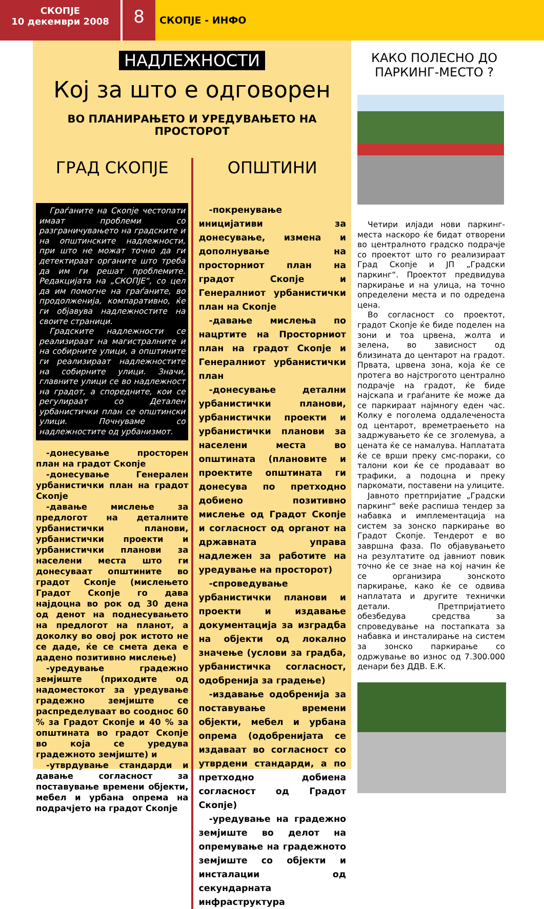СКОПЈЕ
10 декември 2008
8
СКОПЈЕ - ИНФО
НАДЛЕЖНОСТИ
Кој за што е одговорен
ВО ПЛАНИРАЊЕТО И УРЕДУВАЊЕТО НА ПРОСТОРОТ
ГРАД СКОПЈЕ
Граѓаните на Скопје честопати имаат проблеми со разграничувањето на градските и на општинските надлежности, при што не можат точно да ги детектираат органите што треба да им ги решат проблемите. Редакцијата на „СКОПЈЕ“, со цел да им помогне на граѓаните, во продолженија, компаративно, ќе ги објавува надлежностите на своите страници.
Градските надлежности се реализираат на магистралните и на собирните улици, а општините ги реализираат надлежностите на собирните улици. Значи, главните улици се во надлежност на градот, а споредните, кои се регулираат со Детален урбанистички план се општински улици. Почнуваме со надлежностите од урбанизмот.
-донесување просторен план на градот Скопје
-донесување Генерален урбанистички план на градот Скопје
-давање мислење за предлогот на деталните урбанистички планови, урбанистички проекти и урбанистички планови за населени места што ги донесуваат општините во градот Скопје (мислењето Градот Скопје го дава најдоцна во рок од 30 дена од денот на поднесувањето на предлогот на планот, а доколку во овој рок истото не се даде, ќе се смета дека е дадено позитивно мислење)
-уредување градежно земјиште (приходите од надоместокот за уредување градежно земјиште се распределуваат во соодноc 60 % за Градот Скопје и 40 % за општината во градот Скопје во која се уредува градежното земјиште) и
-утврдување стандарди и давање согласност за поставување времени објекти, мебел и урбана опрема на подрачјето на градот Скопје
ОПШТИНИ
-покренување иницијативи за донесување, измена и дополнување на просторниот план на градот Скопје и Генералниот урбанистички план на Скопје
-давање мислења по нацртите на Просторниот план на градот Скопје и Генералниот урбанистички план
-донесување детални урбанистички планови, урбанистички проекти и урбанистички планови за населени места во општината (плановите и проектите општината ги донесува по претходно добиено позитивно мислење од Градот Скопје и согласност од органот на државната управа надлежен за работите на уредување на просторот)
-спроведување урбанистички планови и проекти и издавање документација за изградба на објекти од локално значење (услови за градба, урбанистичка согласност, одобренија за градење)
-издавање одобренија за поставување времени објекти, мебел и урбана опрема (одобренијата се издаваат во согласност со утврдени стандарди, а по претходно добиена согласност од Градот Скопје)
-уредување на градежно земјиште во делот на опремување на градежното земјиште со објекти и инсталации од секундарната инфраструктура
КАКО ПОЛЕСНО ДО ПАРКИНГ-МЕСТО ?
Четири илјади нови паркинг-места наскоро ќе бидат отворени во централното градско подрачје со проектот што го реализираат Град Скопје и ЈП „Градски паркинг“. Проектот предвидува паркирање и на улица, на точно определени места и по одредена цена.
Во согласност со проектот, градот Скопје ќе биде поделен на зони и тоа црвена, жолта и зелена, во зависност од близината до центарот на градот. Првата, црвена зона, која ќе се протега во најстрогото централно подрачје на градот, ќе биде најскапа и граѓаните ќе може да се паркираат најмногу еден час. Колку е поголема оддалеченоста од центарот, времетраењето на задржувањето ќе се зголемува, а цената ќе се намалува. Наплатата ќе се врши преку смс-пораки, со талони кои ќе се продаваат во трафики, а подоцна и преку паркомати, поставени на улиците.
Јавното претпријатие „Градски паркинг“ веќе распиша тендер за набавка и имплементација на систем за зонско паркирање во Градот Скопје. Тендерот е во завршна фаза. По објавувањето на резултатите од јавниот повик точно ќе се знае на кој начин ќе се организира зонското паркирање, како ќе се одвива наплатата и другите технички детали. Претпријатието обезбедува средства за спроведување на постапката за набавка и инсталирање на систем за зонско паркирање со одржување во износ од 7.300.000 денари без ДДВ. Е.К.